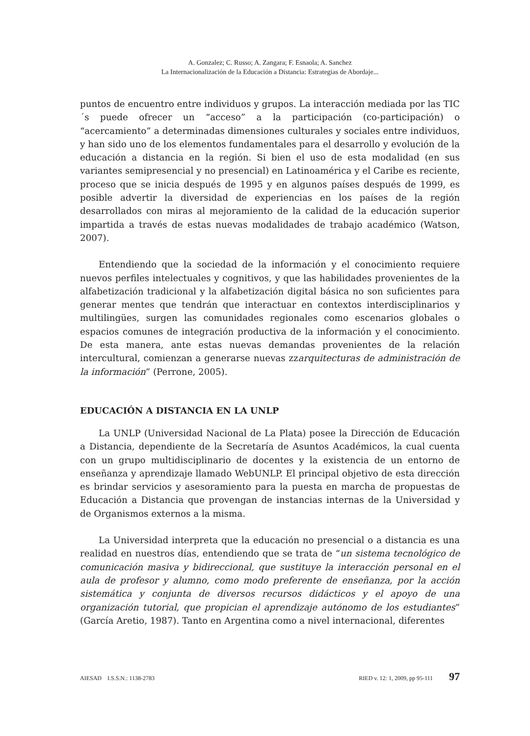A. Gonzalez; C. Russo; A. Zangara; F. Esnaola; A. Sanchez
La Internacionalización de la Educación a Distancia: Estrategias de Abordaje...
puntos de encuentro entre individuos y grupos. La interacción mediada por las TIC´s puede ofrecer un “acceso” a la participación (co-participación) o “acercamiento” a determinadas dimensiones culturales y sociales entre individuos, y han sido uno de los elementos fundamentales para el desarrollo y evolución de la educación a distancia en la región. Si bien el uso de esta modalidad (en sus variantes semipresencial y no presencial) en Latinoamérica y el Caribe es reciente, proceso que se inicia después de 1995 y en algunos países después de 1999, es posible advertir la diversidad de experiencias en los países de la región desarrollados con miras al mejoramiento de la calidad de la educación superior impartida a través de estas nuevas modalidades de trabajo académico (Watson, 2007).
Entendiendo que la sociedad de la información y el conocimiento requiere nuevos perfiles intelectuales y cognitivos, y que las habilidades provenientes de la alfabetización tradicional y la alfabetización digital básica no son suficientes para generar mentes que tendrán que interactuar en contextos interdisciplinarios y multilingües, surgen las comunidades regionales como escenarios globales o espacios comunes de integración productiva de la información y el conocimiento. De esta manera, ante estas nuevas demandas provenientes de la relación intercultural, comienzan a generarse nuevas zzarquitecturas de administración de la información” (Perrone, 2005).
EDUCACIÓN A DISTANCIA EN LA UNLP
La UNLP (Universidad Nacional de La Plata) posee la Dirección de Educación a Distancia, dependiente de la Secretaría de Asuntos Académicos, la cual cuenta con un grupo multidisciplinario de docentes y la existencia de un entorno de enseñanza y aprendizaje llamado WebUNLP. El principal objetivo de esta dirección es brindar servicios y asesoramiento para la puesta en marcha de propuestas de Educación a Distancia que provengan de instancias internas de la Universidad y de Organismos externos a la misma.
La Universidad interpreta que la educación no presencial o a distancia es una realidad en nuestros días, entendiendo que se trata de “un sistema tecnológico de comunicación masiva y bidireccional, que sustituye la interacción personal en el aula de profesor y alumno, como modo preferente de enseñanza, por la acción sistemática y conjunta de diversos recursos didácticos y el apoyo de una organización tutorial, que propician el aprendizaje autónomo de los estudiantes” (García Aretio, 1987). Tanto en Argentina como a nivel internacional, diferentes
AIESAD I.S.S.N.: 1138-2783 RIED v. 12: 1, 2009, pp 95-111 97